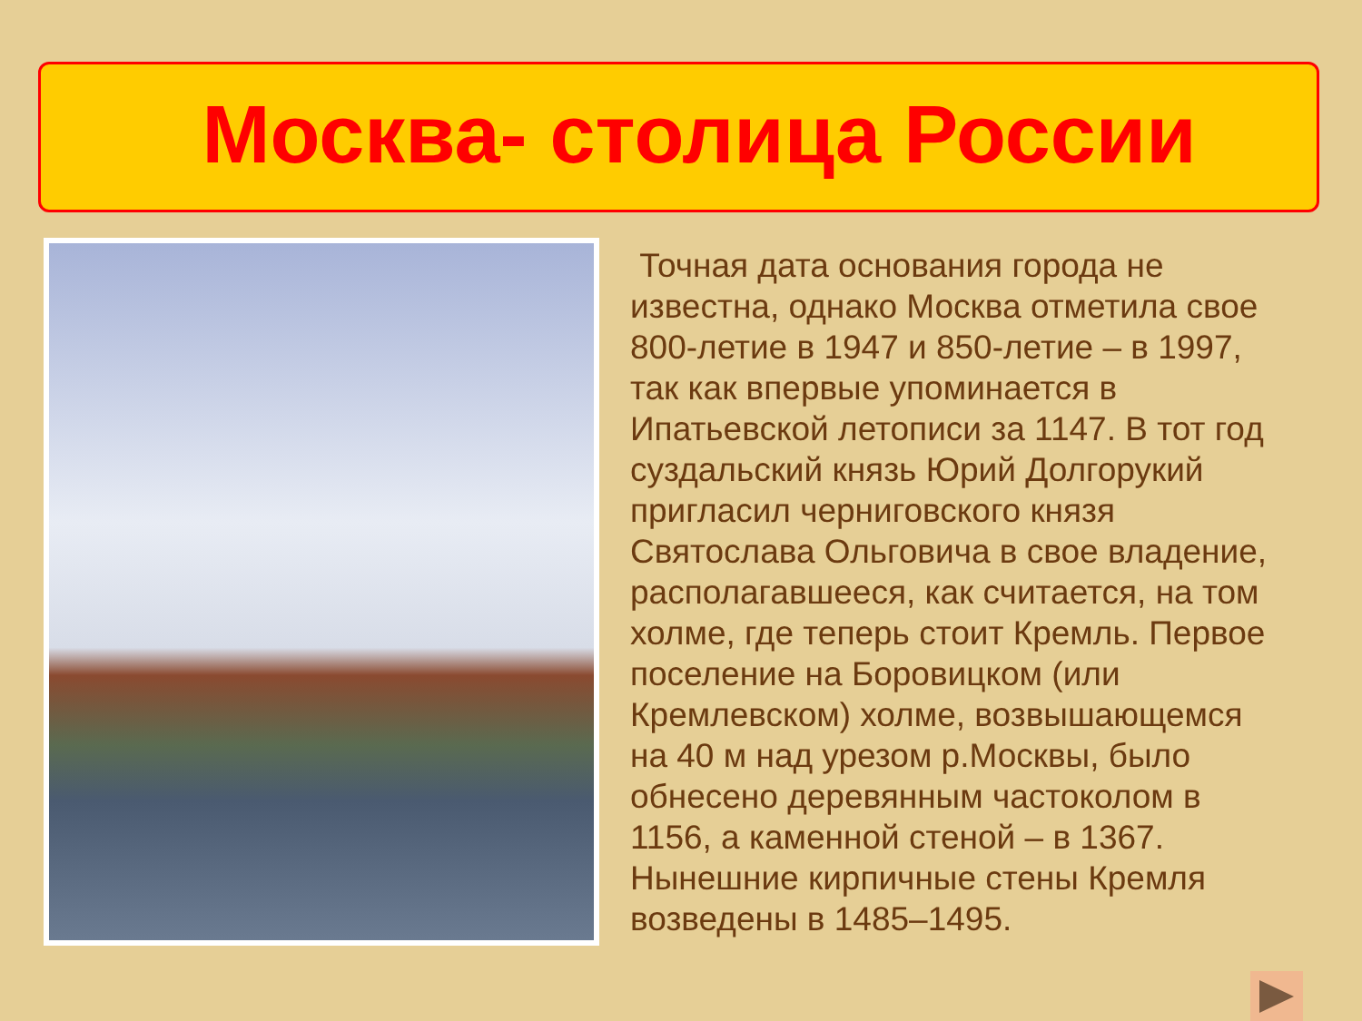Москва- столица России
Точная дата основания города не известна, однако Москва отметила свое 800-летие в 1947 и 850-летие – в 1997, так как впервые упоминается в Ипатьевской летописи за 1147. В тот год суздальский князь Юрий Долгорукий пригласил черниговского князя Святослава Ольговича в свое владение, располагавшееся, как считается, на том холме, где теперь стоит Кремль. Первое поселение на Боровицком (или Кремлевском) холме, возвышающемся на 40 м над урезом р.Москвы, было обнесено деревянным частоколом в 1156, а каменной стеной – в 1367. Нынешние кирпичные стены Кремля возведены в 1485–1495.